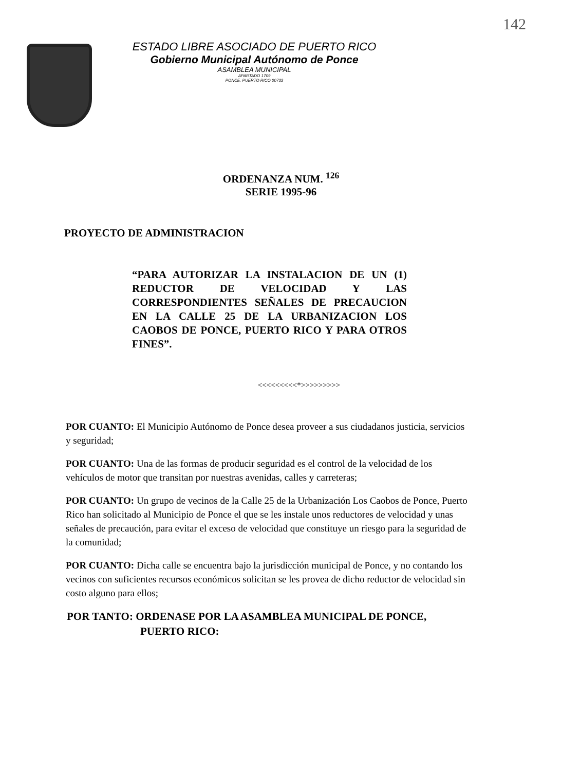142
ESTADO LIBRE ASOCIADO DE PUERTO RICO
Gobierno Municipal Autónomo de Ponce
ASAMBLEA MUNICIPAL
APARTADO 1709
PONCE, PUERTO RICO 00733
ORDENANZA NUM. <sup>126</sup>
SERIE 1995-96
PROYECTO DE ADMINISTRACION
“PARA AUTORIZAR LA INSTALACION DE UN (1) REDUCTOR DE VELOCIDAD Y LAS CORRESPONDIENTES SEÑALES DE PRECAUCION EN LA CALLE 25 DE LA URBANIZACION LOS CAOBOS DE PONCE, PUERTO RICO Y PARA OTROS FINES”.
<<<<<<<<<*>>>>>>>>>
POR CUANTO: El Municipio Autónomo de Ponce desea proveer a sus ciudadanos justicia, servicios y seguridad;
POR CUANTO: Una de las formas de producir seguridad es el control de la velocidad de los vehículos de motor que transitan por nuestras avenidas, calles y carreteras;
POR CUANTO: Un grupo de vecinos de la Calle 25 de la Urbanización Los Caobos de Ponce, Puerto Rico han solicitado al Municipio de Ponce el que se les instale unos reductores de velocidad y unas señales de precaución, para evitar el exceso de velocidad que constituye un riesgo para la seguridad de la comunidad;
POR CUANTO: Dicha calle se encuentra bajo la jurisdicción municipal de Ponce, y no contando los vecinos con suficientes recursos económicos solicitan se les provea de dicho reductor de velocidad sin costo alguno para ellos;
POR TANTO: ORDENASE POR LA ASAMBLEA MUNICIPAL DE PONCE,
PUERTO RICO: